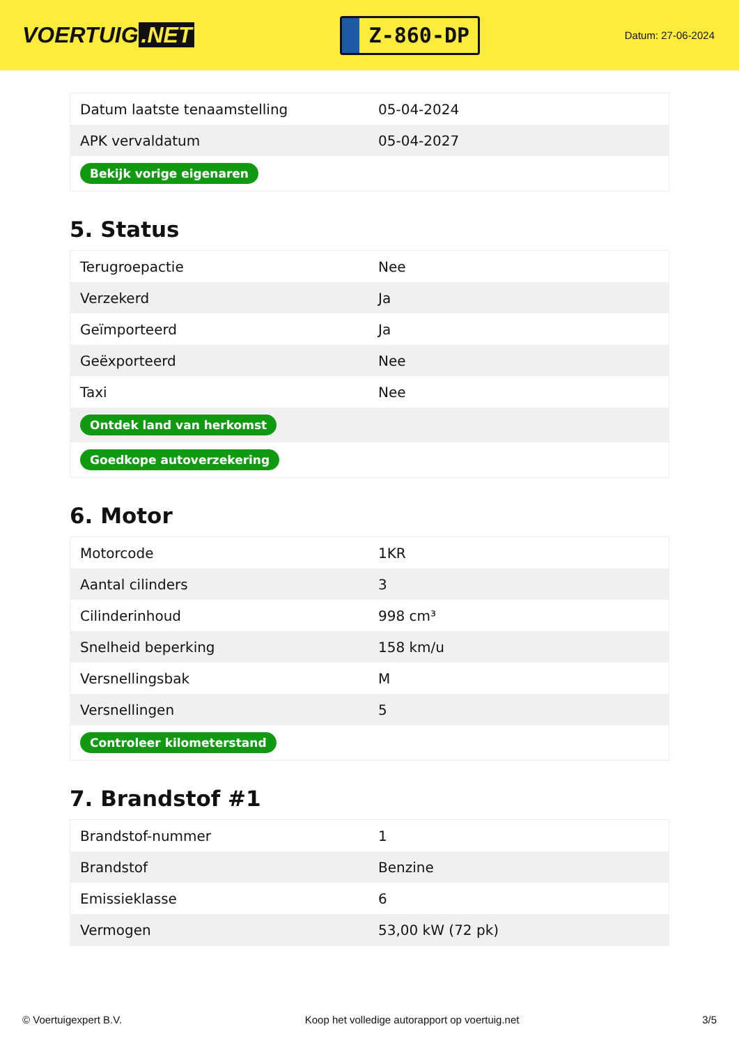VOERTUIG.NET
Z-860-DP
Datum: 27-06-2024
| Datum laatste tenaamstelling | 05-04-2024 |
| APK vervaldatum | 05-04-2027 |
| Bekijk vorige eigenaren | |
5. Status
| Terugroepactie | Nee |
| Verzekerd | Ja |
| Geïmporteerd | Ja |
| Geëxporteerd | Nee |
| Taxi | Nee |
| Ontdek land van herkomst | |
| Goedkope autoverzekering | |
6. Motor
| Motorcode | 1KR |
| Aantal cilinders | 3 |
| Cilinderinhoud | 998 cm³ |
| Snelheid beperking | 158 km/u |
| Versnellingsbak | M |
| Versnellingen | 5 |
| Controleer kilometerstand | |
7. Brandstof #1
| Brandstof-nummer | 1 |
| Brandstof | Benzine |
| Emissieklasse | 6 |
| Vermogen | 53,00 kW (72 pk) |
© Voertuigexpert B.V. Koop het volledige autorapport op voertuig.net 3/5